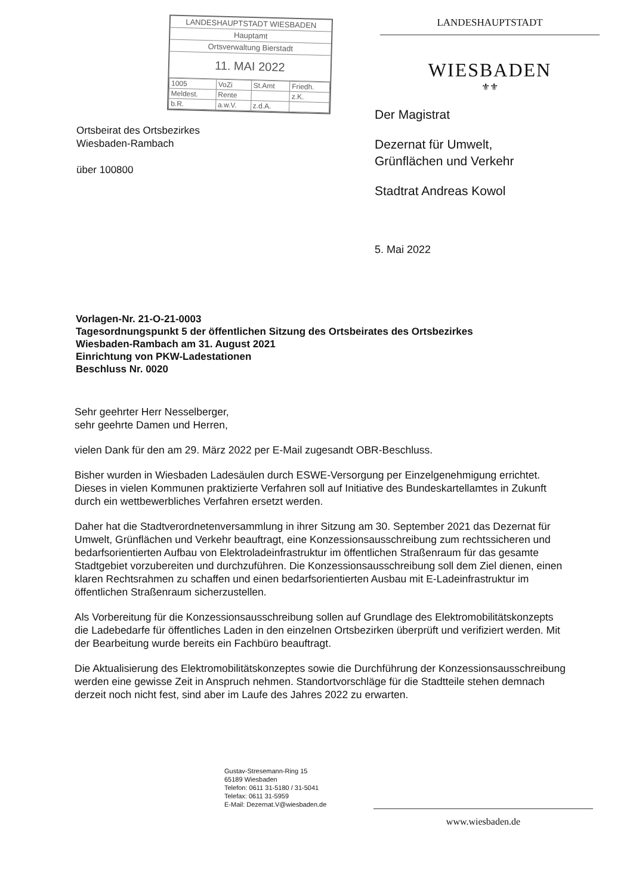LANDESHAUPTSTADT WIESBADEN
Hauptamt
Ortsverwaltung Bierstadt
11. MAI 2022
| 1005 | VoZi | St.Amt | Friedh. |
| Meldest. | Rente | | z.K. |
| b.R. | a.w.V. | z.d.A. | |
LANDESHAUPTSTADT
WIESBADEN
⚜⚜
Ortsbeirat des Ortsbezirkes
Wiesbaden-Rambach
über 100800
Der Magistrat
Dezernat für Umwelt,
Grünflächen und Verkehr
Stadtrat Andreas Kowol
5. Mai 2022
Vorlagen-Nr. 21-O-21-0003
Tagesordnungspunkt 5 der öffentlichen Sitzung des Ortsbeirates des Ortsbezirkes
Wiesbaden-Rambach am 31. August 2021
Einrichtung von PKW-Ladestationen
Beschluss Nr. 0020
Sehr geehrter Herr Nesselberger,
sehr geehrte Damen und Herren,
vielen Dank für den am 29. März 2022 per E-Mail zugesandt OBR-Beschluss.
Bisher wurden in Wiesbaden Ladesäulen durch ESWE-Versorgung per Einzelgenehmigung errichtet. Dieses in vielen Kommunen praktizierte Verfahren soll auf Initiative des Bundeskartellamtes in Zukunft durch ein wettbewerbliches Verfahren ersetzt werden.
Daher hat die Stadtverordnetenversammlung in ihrer Sitzung am 30. September 2021 das Dezernat für Umwelt, Grünflächen und Verkehr beauftragt, eine Konzessionsausschreibung zum rechtssicheren und bedarfsorientierten Aufbau von Elektroladeinfrastruktur im öffentlichen Straßenraum für das gesamte Stadtgebiet vorzubereiten und durchzuführen. Die Konzessionsausschreibung soll dem Ziel dienen, einen klaren Rechtsrahmen zu schaffen und einen bedarfsorientierten Ausbau mit E-Ladeinfrastruktur im öffentlichen Straßenraum sicherzustellen.
Als Vorbereitung für die Konzessionsausschreibung sollen auf Grundlage des Elektromobilitätskonzepts die Ladebedarfe für öffentliches Laden in den einzelnen Ortsbezirken überprüft und verifiziert werden. Mit der Bearbeitung wurde bereits ein Fachbüro beauftragt.
Die Aktualisierung des Elektromobilitätskonzeptes sowie die Durchführung der Konzessionsausschreibung werden eine gewisse Zeit in Anspruch nehmen. Standortvorschläge für die Stadtteile stehen demnach derzeit noch nicht fest, sind aber im Laufe des Jahres 2022 zu erwarten.
Gustav-Stresemann-Ring 15
65189 Wiesbaden
Telefon: 0611 31-5180 / 31-5041
Telefax: 0611 31-5959
E-Mail: Dezernat.V@wiesbaden.de
www.wiesbaden.de